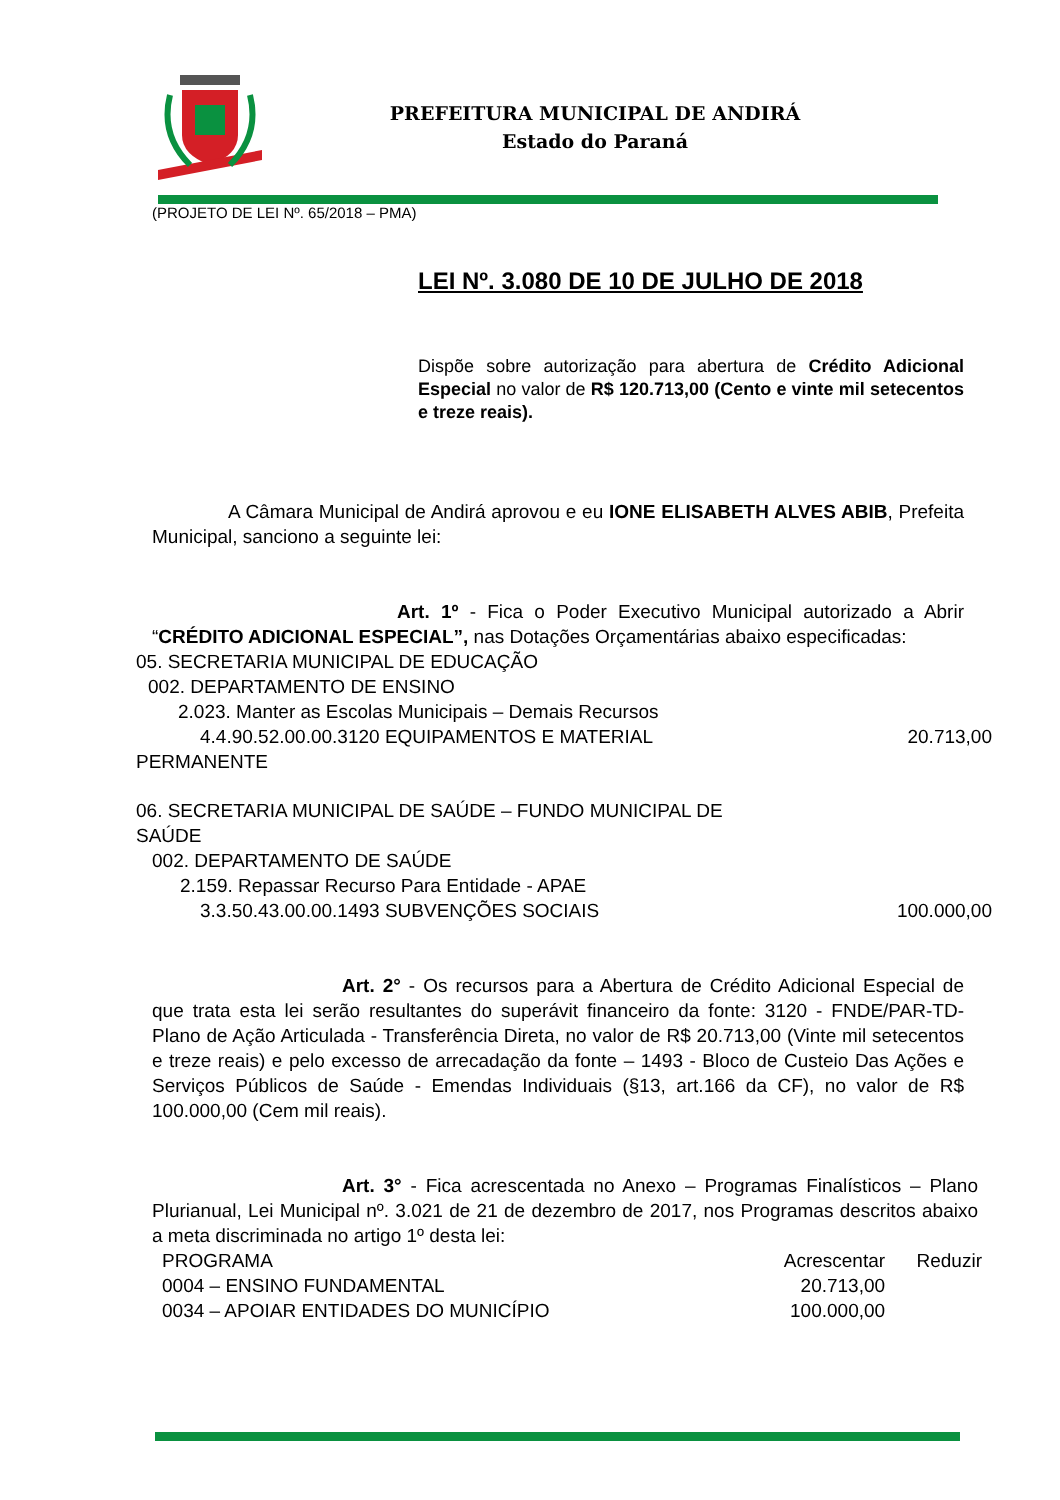PREFEITURA MUNICIPAL DE ANDIRÁ
Estado do Paraná
(PROJETO DE LEI Nº. 65/2018 – PMA)
LEI Nº. 3.080 DE 10 DE JULHO DE 2018
Dispõe sobre autorização para abertura de Crédito Adicional Especial no valor de R$ 120.713,00 (Cento e vinte mil setecentos e treze reais).
A Câmara Municipal de Andirá aprovou e eu IONE ELISABETH ALVES ABIB, Prefeita Municipal, sanciono a seguinte lei:
Art. 1º - Fica o Poder Executivo Municipal autorizado a Abrir “CRÉDITO ADICIONAL ESPECIAL”, nas Dotações Orçamentárias abaixo especificadas:
05. SECRETARIA MUNICIPAL DE EDUCAÇÃO
002. DEPARTAMENTO DE ENSINO
2.023. Manter as Escolas Municipais – Demais Recursos
4.4.90.52.00.00.3120 EQUIPAMENTOS E MATERIAL 20.713,00
PERMANENTE
06. SECRETARIA MUNICIPAL DE SAÚDE – FUNDO MUNICIPAL DE
SAÚDE
002. DEPARTAMENTO DE SAÚDE
2.159. Repassar Recurso Para Entidade - APAE
3.3.50.43.00.00.1493 SUBVENÇÕES SOCIAIS 100.000,00
Art. 2° - Os recursos para a Abertura de Crédito Adicional Especial de que trata esta lei serão resultantes do superávit financeiro da fonte: 3120 - FNDE/PAR-TD- Plano de Ação Articulada - Transferência Direta, no valor de R$ 20.713,00 (Vinte mil setecentos e treze reais) e pelo excesso de arrecadação da fonte – 1493 - Bloco de Custeio Das Ações e Serviços Públicos de Saúde - Emendas Individuais (§13, art.166 da CF), no valor de R$ 100.000,00 (Cem mil reais).
Art. 3° - Fica acrescentada no Anexo – Programas Finalísticos – Plano Plurianual, Lei Municipal nº. 3.021 de 21 de dezembro de 2017, nos Programas descritos abaixo a meta discriminada no artigo 1º desta lei:
| PROGRAMA | Acrescentar | Reduzir |
| 0004 – ENSINO FUNDAMENTAL | 20.713,00 | |
| 0034 – APOIAR ENTIDADES DO MUNICÍPIO | 100.000,00 | |